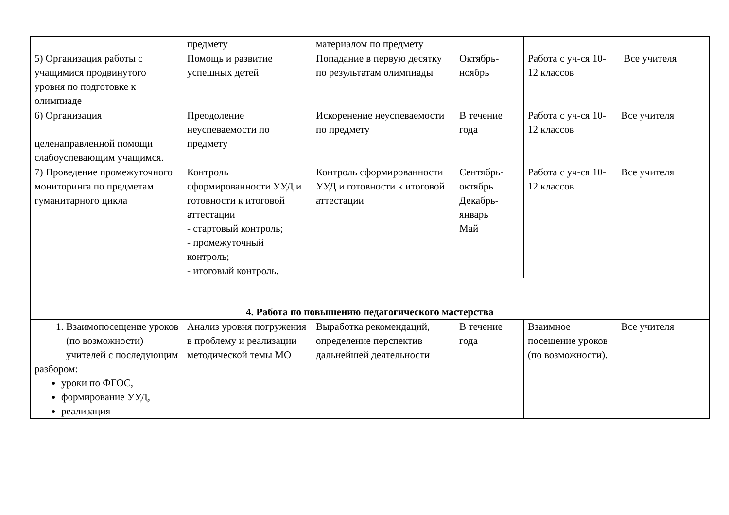| | предмету | материалом по предмету | | | |
| 5) Организация работы с учащимися продвинутого уровня по подготовке к олимпиаде | Помощь и развитие успешных детей | Попадание в первую десятку по результатам олимпиады | Октябрь-ноябрь | Работа с уч-ся 10-12 классов | Все учителя |
| 6) Организация целенаправленной помощи слабоуспевающим учащимся. | Преодоление неуспеваемости по предмету | Искоренение неуспеваемости по предмету | В течение года | Работа с уч-ся 10-12 классов | Все учителя |
| 7) Проведение промежуточного мониторинга по предметам гуманитарного цикла | Контроль сформированности УУД и готовности к итоговой аттестации - стартовый контроль; - промежуточный контроль; - итоговый контроль. | Контроль сформированности УУД и готовности к итоговой аттестации | Сентябрь-октябрь Декабрь-январь Май | Работа с уч-ся 10-12 классов | Все учителя |
| 4. Работа по повышению педагогического мастерства | | | | | |
| 1. Взаимопосещение уроков (по возможности) учителей с последующим разбором: уроки по ФГОС, формирование УУД, реализация | Анализ уровня погружения в проблему и реализации методической темы МО | Выработка рекомендаций, определение перспектив дальнейшей деятельности | В течение года | Взаимное посещение уроков (по возможности). | Все учителя |